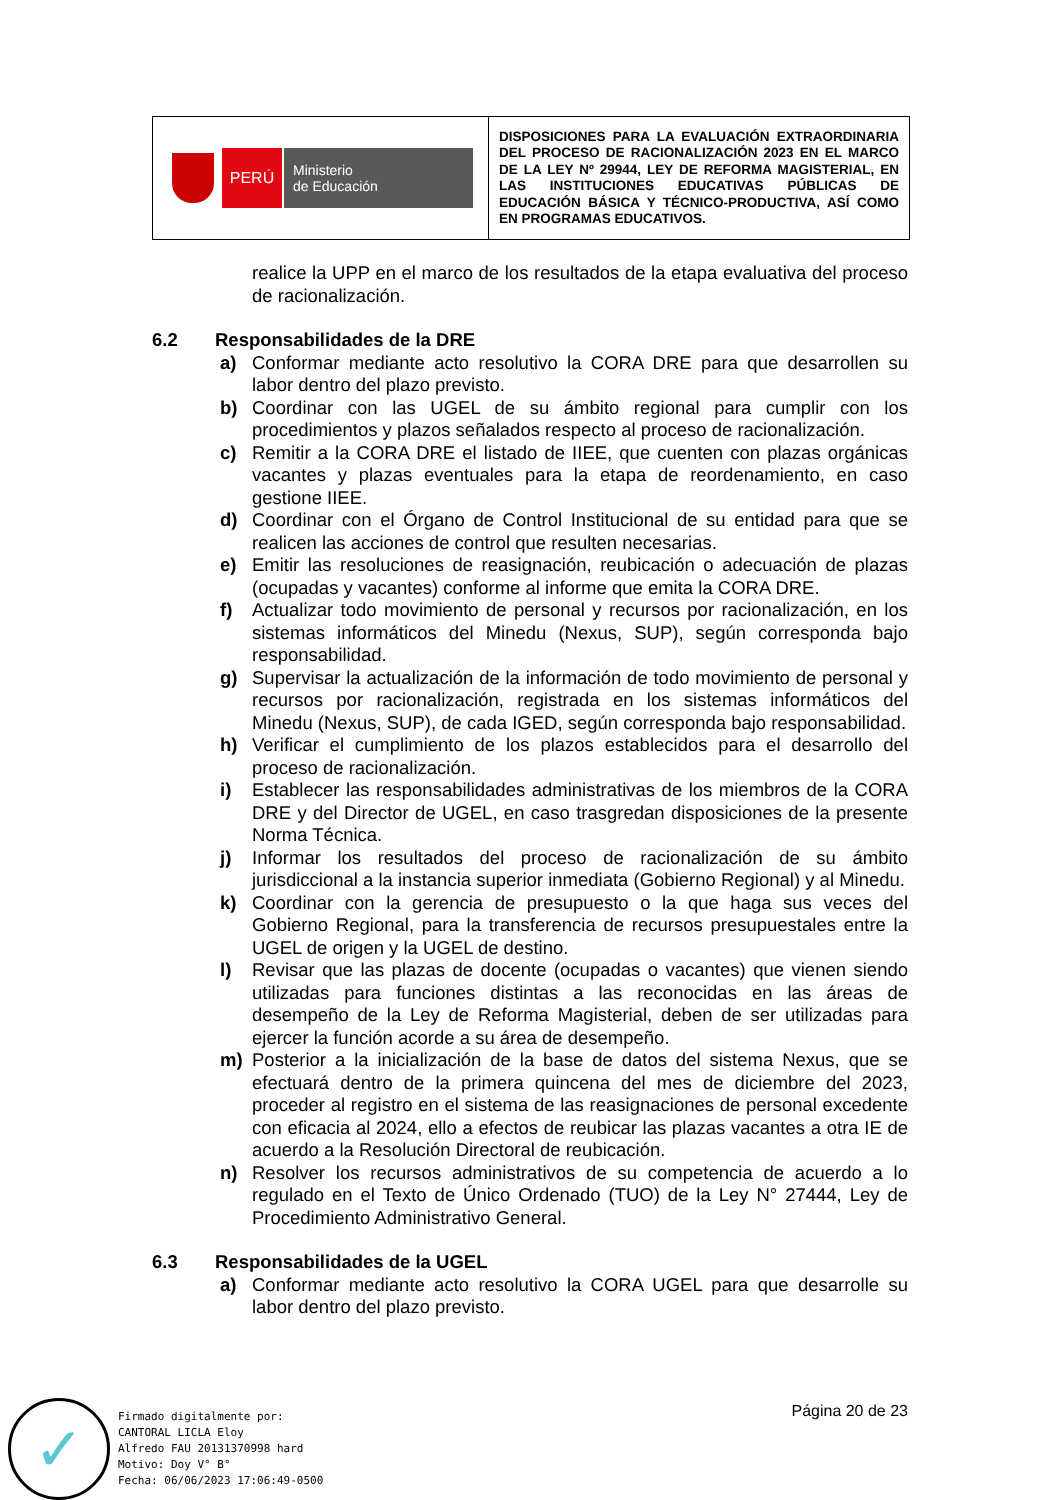| PERÚ Ministerio de Educación | DISPOSICIONES PARA LA EVALUACIÓN EXTRAORDINARIA DEL PROCESO DE RACIONALIZACIÓN 2023 EN EL MARCO DE LA LEY Nº 29944, LEY DE REFORMA MAGISTERIAL, EN LAS INSTITUCIONES EDUCATIVAS PÚBLICAS DE EDUCACIÓN BÁSICA Y TÉCNICO-PRODUCTIVA, ASÍ COMO EN PROGRAMAS EDUCATIVOS. |
realice la UPP en el marco de los resultados de la etapa evaluativa del proceso de racionalización.
6.2 Responsabilidades de la DRE
a) Conformar mediante acto resolutivo la CORA DRE para que desarrollen su labor dentro del plazo previsto.
b) Coordinar con las UGEL de su ámbito regional para cumplir con los procedimientos y plazos señalados respecto al proceso de racionalización.
c) Remitir a la CORA DRE el listado de IIEE, que cuenten con plazas orgánicas vacantes y plazas eventuales para la etapa de reordenamiento, en caso gestione IIEE.
d) Coordinar con el Órgano de Control Institucional de su entidad para que se realicen las acciones de control que resulten necesarias.
e) Emitir las resoluciones de reasignación, reubicación o adecuación de plazas (ocupadas y vacantes) conforme al informe que emita la CORA DRE.
f) Actualizar todo movimiento de personal y recursos por racionalización, en los sistemas informáticos del Minedu (Nexus, SUP), según corresponda bajo responsabilidad.
g) Supervisar la actualización de la información de todo movimiento de personal y recursos por racionalización, registrada en los sistemas informáticos del Minedu (Nexus, SUP), de cada IGED, según corresponda bajo responsabilidad.
h) Verificar el cumplimiento de los plazos establecidos para el desarrollo del proceso de racionalización.
i) Establecer las responsabilidades administrativas de los miembros de la CORA DRE y del Director de UGEL, en caso trasgredan disposiciones de la presente Norma Técnica.
j) Informar los resultados del proceso de racionalización de su ámbito jurisdiccional a la instancia superior inmediata (Gobierno Regional) y al Minedu.
k) Coordinar con la gerencia de presupuesto o la que haga sus veces del Gobierno Regional, para la transferencia de recursos presupuestales entre la UGEL de origen y la UGEL de destino.
l) Revisar que las plazas de docente (ocupadas o vacantes) que vienen siendo utilizadas para funciones distintas a las reconocidas en las áreas de desempeño de la Ley de Reforma Magisterial, deben de ser utilizadas para ejercer la función acorde a su área de desempeño.
m) Posterior a la inicialización de la base de datos del sistema Nexus, que se efectuará dentro de la primera quincena del mes de diciembre del 2023, proceder al registro en el sistema de las reasignaciones de personal excedente con eficacia al 2024, ello a efectos de reubicar las plazas vacantes a otra IE de acuerdo a la Resolución Directoral de reubicación.
n) Resolver los recursos administrativos de su competencia de acuerdo a lo regulado en el Texto de Único Ordenado (TUO) de la Ley N° 27444, Ley de Procedimiento Administrativo General.
6.3 Responsabilidades de la UGEL
a) Conformar mediante acto resolutivo la CORA UGEL para que desarrolle su labor dentro del plazo previsto.
Página 20 de 23
✓
Firmado digitalmente por:
CANTORAL LICLA Eloy
Alfredo FAU 20131370998 hard
Motivo: Doy V° B°
Fecha: 06/06/2023 17:06:49-0500